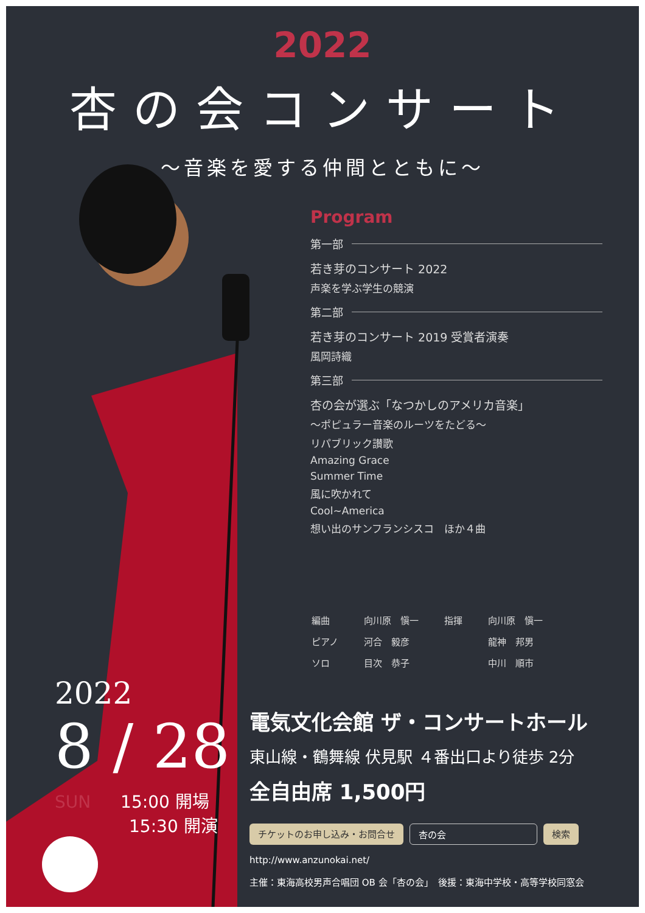2022
杏の会コンサート
〜音楽を愛する仲間とともに〜
Program
第一部
若き芽のコンサート 2022
声楽を学ぶ学生の競演
第二部
若き芽のコンサート 2019 受賞者演奏
風岡詩織
第三部
杏の会が選ぶ「なつかしのアメリカ音楽」
〜ポピュラー音楽のルーツをたどる〜
リパブリック讃歌
Amazing Grace
Summer Time
風に吹かれて
Cool~America
想い出のサンフランシスコ　ほか４曲
| 編曲 | 向川原 愼一 | 指揮 | 向川原 愼一 |
| ピアノ | 河合 毅彦 | | 龍神 邦男 |
| ソロ | 目次 恭子 | | 中川 順市 |
2022
8 / 28
SUN 15:00 開場
15:30 開演
電気文化会館 ザ・コンサートホール
東山線・鶴舞線 伏見駅 ４番出口より徒歩 2分
全自由席 1,500円
チケットのお申し込み・お問合せ 杏の会 検索
http://www.anzunokai.net/
主催：東海高校男声合唱団 OB 会「杏の会」　後援：東海中学校・高等学校同窓会